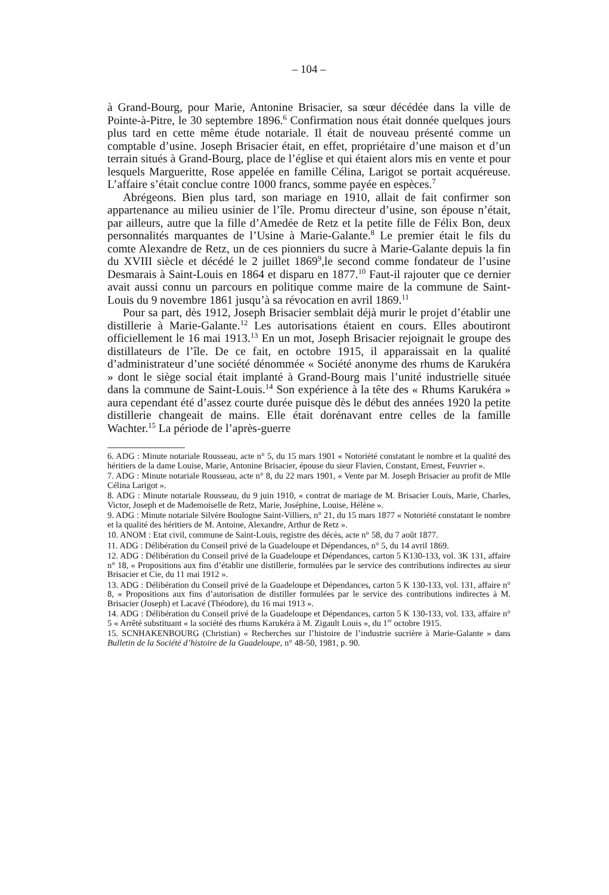– 104 –
à Grand-Bourg, pour Marie, Antonine Brisacier, sa sœur décédée dans la ville de Pointe-à-Pitre, le 30 septembre 1896.<sup>6</sup> Confirmation nous était donnée quelques jours plus tard en cette même étude notariale. Il était de nouveau présenté comme un comptable d’usine. Joseph Brisacier était, en effet, propriétaire d’une maison et d’un terrain situés à Grand-Bourg, place de l’église et qui étaient alors mis en vente et pour lesquels Margueritte, Rose appelée en famille Célina, Larigot se portait acquéreuse. L’affaire s’était conclue contre 1000 francs, somme payée en espèces.<sup>7</sup>
Abrégeons. Bien plus tard, son mariage en 1910, allait de fait confirmer son appartenance au milieu usinier de l’île. Promu directeur d’usine, son épouse n’était, par ailleurs, autre que la fille d’Amedée de Retz et la petite fille de Félix Bon, deux personnalités marquantes de l’Usine à Marie-Galante.<sup>8</sup> Le premier était le fils du comte Alexandre de Retz, un de ces pionniers du sucre à Marie-Galante depuis la fin du XVIII siècle et décédé le 2 juillet 1869<sup>9</sup>,le second comme fondateur de l’usine Desmarais à Saint-Louis en 1864 et disparu en 1877.<sup>10</sup> Faut-il rajouter que ce dernier avait aussi connu un parcours en politique comme maire de la commune de Saint-Louis du 9 novembre 1861 jusqu’à sa révocation en avril 1869.<sup>11</sup>
Pour sa part, dès 1912, Joseph Brisacier semblait déjà murir le projet d’établir une distillerie à Marie-Galante.<sup>12</sup> Les autorisations étaient en cours. Elles aboutiront officiellement le 16 mai 1913.<sup>13</sup> En un mot, Joseph Brisacier rejoignait le groupe des distillateurs de l’île. De ce fait, en octobre 1915, il apparaissait en la qualité d’administrateur d’une société dénommée « Société anonyme des rhums de Karukéra » dont le siège social était implanté à Grand-Bourg mais l’unité industrielle située dans la commune de Saint-Louis.<sup>14</sup> Son expérience à la tête des « Rhums Karukéra » aura cependant été d’assez courte durée puisque dès le début des années 1920 la petite distillerie changeait de mains. Elle était dorénavant entre celles de la famille Wachter.<sup>15</sup> La période de l’après-guerre
6. ADG : Minute notariale Rousseau, acte n° 5, du 15 mars 1901 « Notoriété constatant le nombre et la qualité des héritiers de la dame Louise, Marie, Antonine Brisacier, épouse du sieur Flavien, Constant, Ernest, Feuvrier ».
7. ADG : Minute notariale Rousseau, acte n° 8, du 22 mars 1901, « Vente par M. Joseph Brisacier au profit de Mlle Célina Larigot ».
8. ADG : Minute notariale Rousseau, du 9 juin 1910, « contrat de mariage de M. Brisacier Louis, Marie, Charles, Victor, Joseph et de Mademoiselle de Retz, Marie, Joséphine, Louise, Hélène ».
9. ADG : Minute notariale Silvère Boulogne Saint-Villiers, n° 21, du 15 mars 1877 « Notoriété constatant le nombre et la qualité des héritiers de M. Antoine, Alexandre, Arthur de Retz ».
10. ANOM : Etat civil, commune de Saint-Louis, registre des décès, acte n° 58, du 7 août 1877.
11. ADG : Délibération du Conseil privé de la Guadeloupe et Dépendances, n° 5, du 14 avril 1869.
12. ADG : Délibération du Conseil privé de la Guadeloupe et Dépendances, carton 5 K130-133, vol. 3K 131, affaire n° 18, « Propositions aux fins d’établir une distillerie, formulées par le service des contributions indirectes au sieur Brisacier et Cie, du 11 mai 1912 ».
13. ADG : Délibération du Conseil privé de la Guadeloupe et Dépendances, carton 5 K 130-133, vol. 131, affaire n° 8, « Propositions aux fins d’autorisation de distiller formulées par le service des contributions indirectes à M. Brisacier (Joseph) et Lacavé (Théodore), du 16 mai 1913 ».
14. ADG : Délibération du Conseil privé de la Guadeloupe et Dépendances, carton 5 K 130-133, vol. 133, affaire n° 5 « Arrêté substituant « la société des rhums Karukéra à M. Zigault Louis », du 1<sup>er</sup> octobre 1915.
15. SCNHAKENBOURG (Christian) « Recherches sur l’histoire de l’industrie sucrière à Marie-Galante » dans Bulletin de la Société d’histoire de la Guadeloupe, n° 48-50, 1981, p. 90.